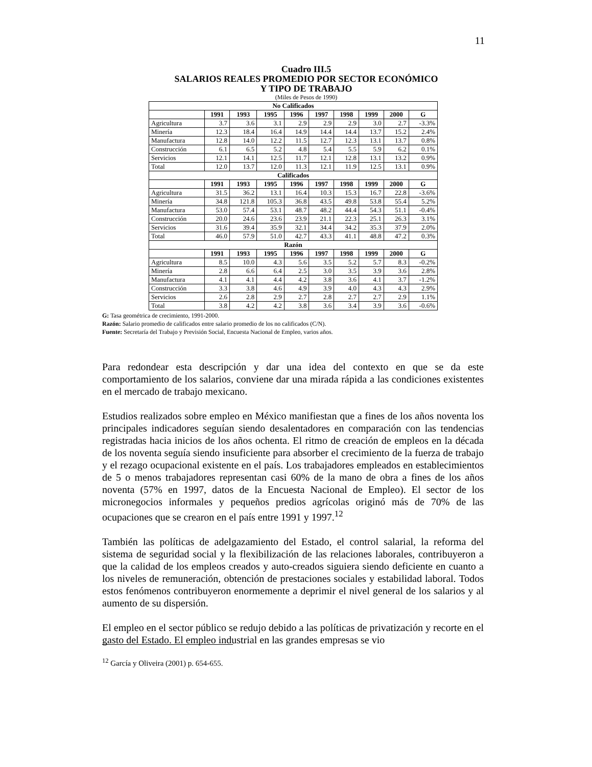11
Cuadro III.5
SALARIOS REALES PROMEDIO POR SECTOR ECONÓMICO
Y TIPO DE TRABAJO
(Miles de Pesos de 1990)
| No Calificados | | | | | | | | | |
| --- | --- | --- | --- | --- | --- | --- | --- | --- | --- |
| | 1991 | 1993 | 1995 | 1996 | 1997 | 1998 | 1999 | 2000 | G |
| Agricultura | 3.7 | 3.6 | 3.1 | 2.9 | 2.9 | 2.9 | 3.0 | 2.7 | -3.3% |
| Minería | 12.3 | 18.4 | 16.4 | 14.9 | 14.4 | 14.4 | 13.7 | 15.2 | 2.4% |
| Manufactura | 12.8 | 14.0 | 12.2 | 11.5 | 12.7 | 12.3 | 13.1 | 13.7 | 0.8% |
| Construcción | 6.1 | 6.5 | 5.2 | 4.8 | 5.4 | 5.5 | 5.9 | 6.2 | 0.1% |
| Servicios | 12.1 | 14.1 | 12.5 | 11.7 | 12.1 | 12.8 | 13.1 | 13.2 | 0.9% |
| Total | 12.0 | 13.7 | 12.0 | 11.3 | 12.1 | 11.9 | 12.5 | 13.1 | 0.9% |
| Calificados | | | | | | | | | |
| | 1991 | 1993 | 1995 | 1996 | 1997 | 1998 | 1999 | 2000 | G |
| Agricultura | 31.5 | 36.2 | 13.1 | 16.4 | 10.3 | 15.3 | 16.7 | 22.8 | -3.6% |
| Minería | 34.8 | 121.8 | 105.3 | 36.8 | 43.5 | 49.8 | 53.8 | 55.4 | 5.2% |
| Manufactura | 53.0 | 57.4 | 53.1 | 48.7 | 48.2 | 44.4 | 54.3 | 51.1 | -0.4% |
| Construcción | 20.0 | 24.6 | 23.6 | 23.9 | 21.1 | 22.3 | 25.1 | 26.3 | 3.1% |
| Servicios | 31.6 | 39.4 | 35.9 | 32.1 | 34.4 | 34.2 | 35.3 | 37.9 | 2.0% |
| Total | 46.0 | 57.9 | 51.0 | 42.7 | 43.3 | 41.1 | 48.8 | 47.2 | 0.3% |
| Razón | | | | | | | | | |
| | 1991 | 1993 | 1995 | 1996 | 1997 | 1998 | 1999 | 2000 | G |
| Agricultura | 8.5 | 10.0 | 4.3 | 5.6 | 3.5 | 5.2 | 5.7 | 8.3 | -0.2% |
| Minería | 2.8 | 6.6 | 6.4 | 2.5 | 3.0 | 3.5 | 3.9 | 3.6 | 2.8% |
| Manufactura | 4.1 | 4.1 | 4.4 | 4.2 | 3.8 | 3.6 | 4.1 | 3.7 | -1.2% |
| Construcción | 3.3 | 3.8 | 4.6 | 4.9 | 3.9 | 4.0 | 4.3 | 4.3 | 2.9% |
| Servicios | 2.6 | 2.8 | 2.9 | 2.7 | 2.8 | 2.7 | 2.7 | 2.9 | 1.1% |
| Total | 3.8 | 4.2 | 4.2 | 3.8 | 3.6 | 3.4 | 3.9 | 3.6 | -0.6% |
G: Tasa geométrica de crecimiento, 1991-2000.
Razón: Salario promedio de calificados entre salario promedio de los no calificados (C/N).
Fuente: Secretaría del Trabajo y Previsión Social, Encuesta Nacional de Empleo, varios años.
Para redondear esta descripción y dar una idea del contexto en que se da este comportamiento de los salarios, conviene dar una mirada rápida a las condiciones existentes en el mercado de trabajo mexicano.
Estudios realizados sobre empleo en México manifiestan que a fines de los años noventa los principales indicadores seguían siendo desalentadores en comparación con las tendencias registradas hacia inicios de los años ochenta. El ritmo de creación de empleos en la década de los noventa seguía siendo insuficiente para absorber el crecimiento de la fuerza de trabajo y el rezago ocupacional existente en el país. Los trabajadores empleados en establecimientos de 5 o menos trabajadores representan casi 60% de la mano de obra a fines de los años noventa (57% en 1997, datos de la Encuesta Nacional de Empleo). El sector de los micronegocios informales y pequeños predios agrícolas originó más de 70% de las ocupaciones que se crearon en el país entre 1991 y 1997.<sup>12</sup>
También las políticas de adelgazamiento del Estado, el control salarial, la reforma del sistema de seguridad social y la flexibilización de las relaciones laborales, contribuyeron a que la calidad de los empleos creados y auto-creados siguiera siendo deficiente en cuanto a los niveles de remuneración, obtención de prestaciones sociales y estabilidad laboral. Todos estos fenómenos contribuyeron enormemente a deprimir el nivel general de los salarios y al aumento de su dispersión.
El empleo en el sector público se redujo debido a las políticas de privatización y recorte en el gasto del Estado. El empleo industrial en las grandes empresas se vio
<sup>12</sup> García y Oliveira (2001) p. 654-655.